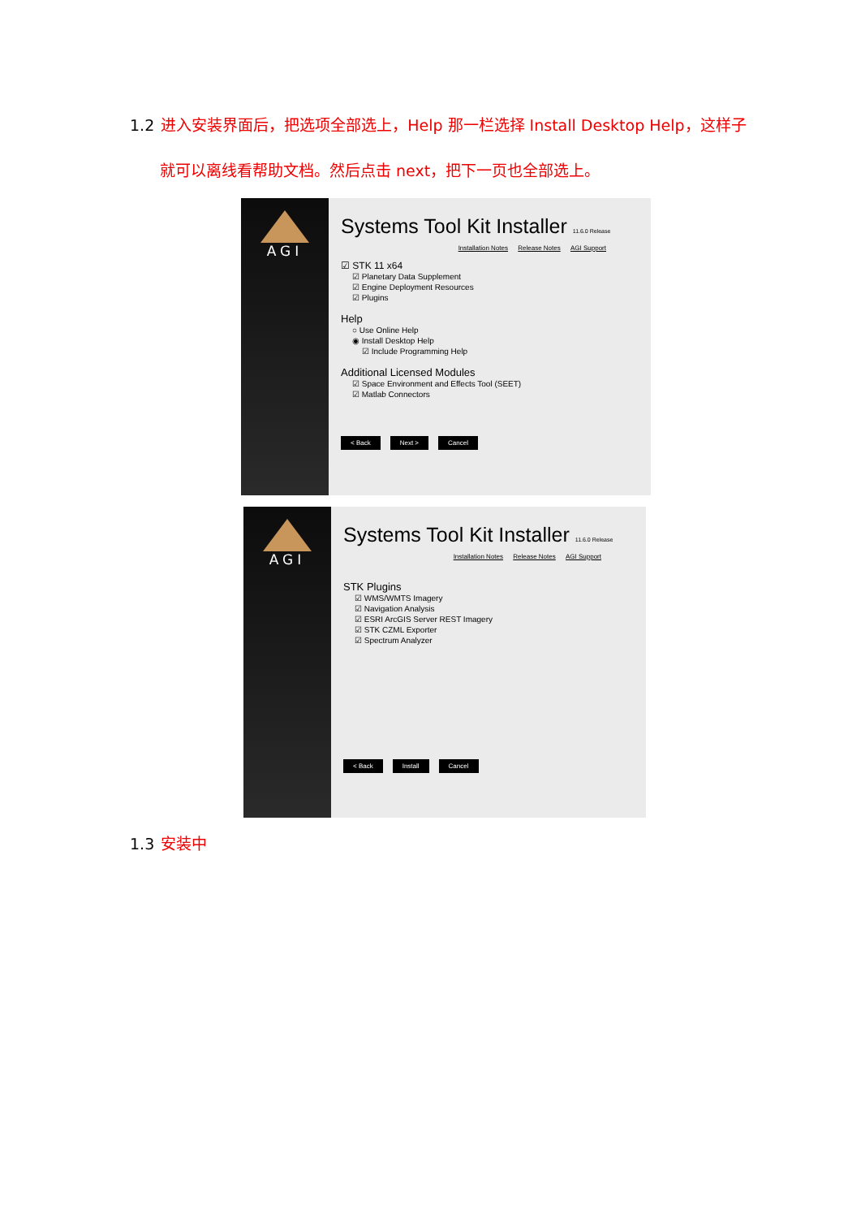1.2 进入安装界面后，把选项全部选上，Help 那一栏选择 Install Desktop Help，这样子
就可以离线看帮助文档。然后点击 next，把下一页也全部选上。
AGI
Systems Tool Kit Installer 11.6.0 Release
Installation Notes Release Notes AGI Support
☑ STK 11 x64
☑ Planetary Data Supplement
☑ Engine Deployment Resources
☑ Plugins
Help
○ Use Online Help
◉ Install Desktop Help
☑ Include Programming Help
Additional Licensed Modules
☑ Space Environment and Effects Tool (SEET)
☑ Matlab Connectors
< Back Next > Cancel
AGI
Systems Tool Kit Installer 11.6.0 Release
Installation Notes Release Notes AGI Support
STK Plugins
☑ WMS/WMTS Imagery
☑ Navigation Analysis
☑ ESRI ArcGIS Server REST Imagery
☑ STK CZML Exporter
☑ Spectrum Analyzer
< Back Install Cancel
1.3 安装中